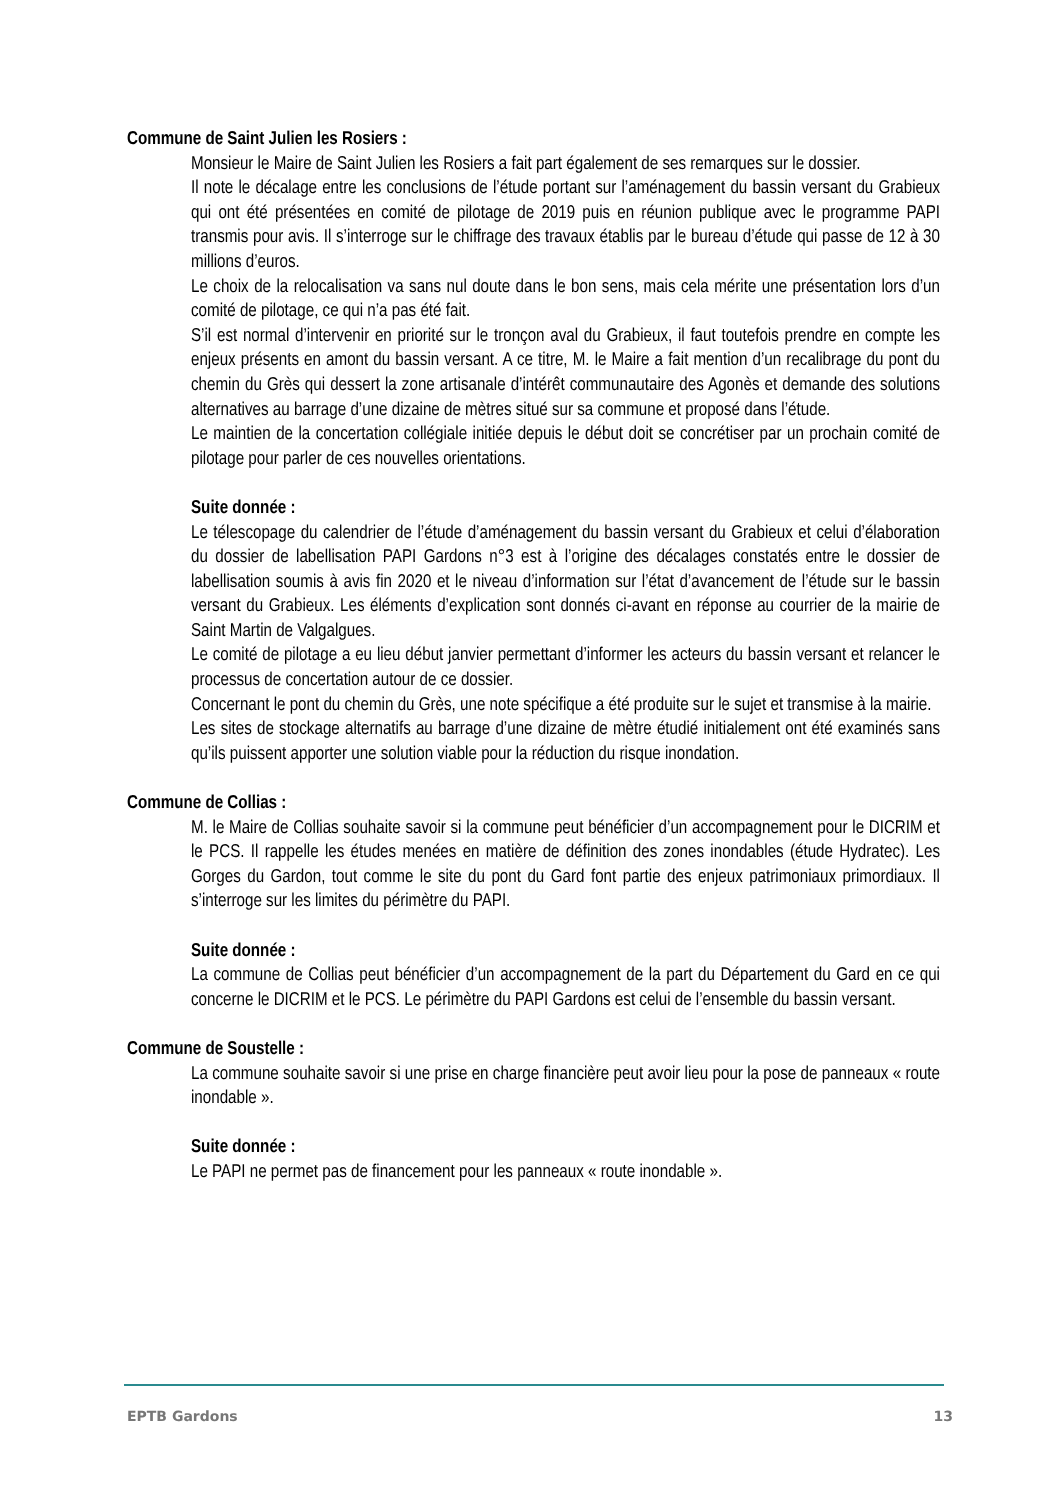Commune de Saint Julien les Rosiers :
Monsieur le Maire de Saint Julien les Rosiers a fait part également de ses remarques sur le dossier.
Il note le décalage entre les conclusions de l’étude portant sur l’aménagement du bassin versant du Grabieux qui ont été présentées en comité de pilotage de 2019 puis en réunion publique avec le programme PAPI transmis pour avis. Il s’interroge sur le chiffrage des travaux établis par le bureau d’étude qui passe de 12 à 30 millions d’euros.
Le choix de la relocalisation va sans nul doute dans le bon sens, mais cela mérite une présentation lors d’un comité de pilotage, ce qui n’a pas été fait.
S’il est normal d’intervenir en priorité sur le tronçon aval du Grabieux, il faut toutefois prendre en compte les enjeux présents en amont du bassin versant. A ce titre, M. le Maire a fait mention d’un recalibrage du pont du chemin du Grès qui dessert la zone artisanale d’intérêt communautaire des Agonès et demande des solutions alternatives au barrage d’une dizaine de mètres situé sur sa commune et proposé dans l’étude.
Le maintien de la concertation collégiale initiée depuis le début doit se concrétiser par un prochain comité de pilotage pour parler de ces nouvelles orientations.
Suite donnée :
Le télescopage du calendrier de l’étude d’aménagement du bassin versant du Grabieux et celui d’élaboration du dossier de labellisation PAPI Gardons n°3 est à l’origine des décalages constatés entre le dossier de labellisation soumis à avis fin 2020 et le niveau d’information sur l’état d’avancement de l’étude sur le bassin versant du Grabieux. Les éléments d’explication sont donnés ci-avant en réponse au courrier de la mairie de Saint Martin de Valgalgues.
Le comité de pilotage a eu lieu début janvier permettant d’informer les acteurs du bassin versant et relancer le processus de concertation autour de ce dossier.
Concernant le pont du chemin du Grès, une note spécifique a été produite sur le sujet et transmise à la mairie.
Les sites de stockage alternatifs au barrage d’une dizaine de mètre étudié initialement ont été examinés sans qu’ils puissent apporter une solution viable pour la réduction du risque inondation.
Commune de Collias :
M. le Maire de Collias souhaite savoir si la commune peut bénéficier d’un accompagnement pour le DICRIM et le PCS. Il rappelle les études menées en matière de définition des zones inondables (étude Hydratec). Les Gorges du Gardon, tout comme le site du pont du Gard font partie des enjeux patrimoniaux primordiaux. Il s’interroge sur les limites du périmètre du PAPI.
Suite donnée :
La commune de Collias peut bénéficier d’un accompagnement de la part du Département du Gard en ce qui concerne le DICRIM et le PCS. Le périmètre du PAPI Gardons est celui de l’ensemble du bassin versant.
Commune de Soustelle :
La commune souhaite savoir si une prise en charge financière peut avoir lieu pour la pose de panneaux « route inondable ».
Suite donnée :
Le PAPI ne permet pas de financement pour les panneaux « route inondable ».
EPTB Gardons 13